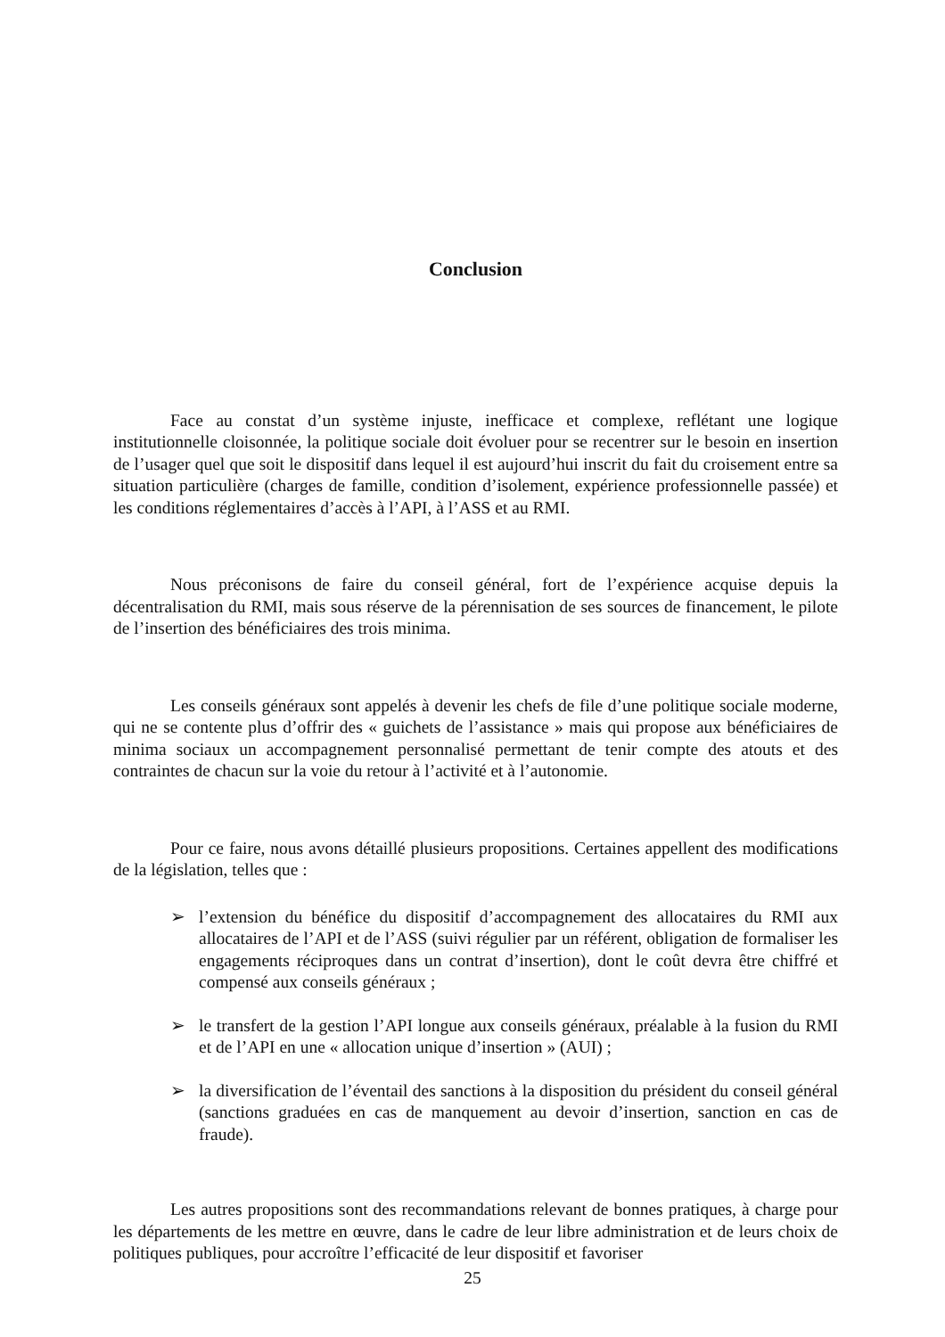Conclusion
Face au constat d’un système injuste, inefficace et complexe, reflétant une logique institutionnelle cloisonnée, la politique sociale doit évoluer pour se recentrer sur le besoin en insertion de l’usager quel que soit le dispositif dans lequel il est aujourd’hui inscrit du fait du croisement entre sa situation particulière (charges de famille, condition d’isolement, expérience professionnelle passée) et les conditions réglementaires d’accès à l’API, à l’ASS et au RMI.
Nous préconisons de faire du conseil général, fort de l’expérience acquise depuis la décentralisation du RMI, mais sous réserve de la pérennisation de ses sources de financement, le pilote de l’insertion des bénéficiaires des trois minima.
Les conseils généraux sont appelés à devenir les chefs de file d’une politique sociale moderne, qui ne se contente plus d’offrir des « guichets de l’assistance » mais qui propose aux bénéficiaires de minima sociaux un accompagnement personnalisé permettant de tenir compte des atouts et des contraintes de chacun sur la voie du retour à l’activité et à l’autonomie.
Pour ce faire, nous avons détaillé plusieurs propositions. Certaines appellent des modifications de la législation, telles que :
➢ l’extension du bénéfice du dispositif d’accompagnement des allocataires du RMI aux allocataires de l’API et de l’ASS (suivi régulier par un référent, obligation de formaliser les engagements réciproques dans un contrat d’insertion), dont le coût devra être chiffré et compensé aux conseils généraux ;
➢ le transfert de la gestion l’API longue aux conseils généraux, préalable à la fusion du RMI et de l’API en une « allocation unique d’insertion » (AUI) ;
➢ la diversification de l’éventail des sanctions à la disposition du président du conseil général (sanctions graduées en cas de manquement au devoir d’insertion, sanction en cas de fraude).
Les autres propositions sont des recommandations relevant de bonnes pratiques, à charge pour les départements de les mettre en œuvre, dans le cadre de leur libre administration et de leurs choix de politiques publiques, pour accroître l’efficacité de leur dispositif et favoriser
25